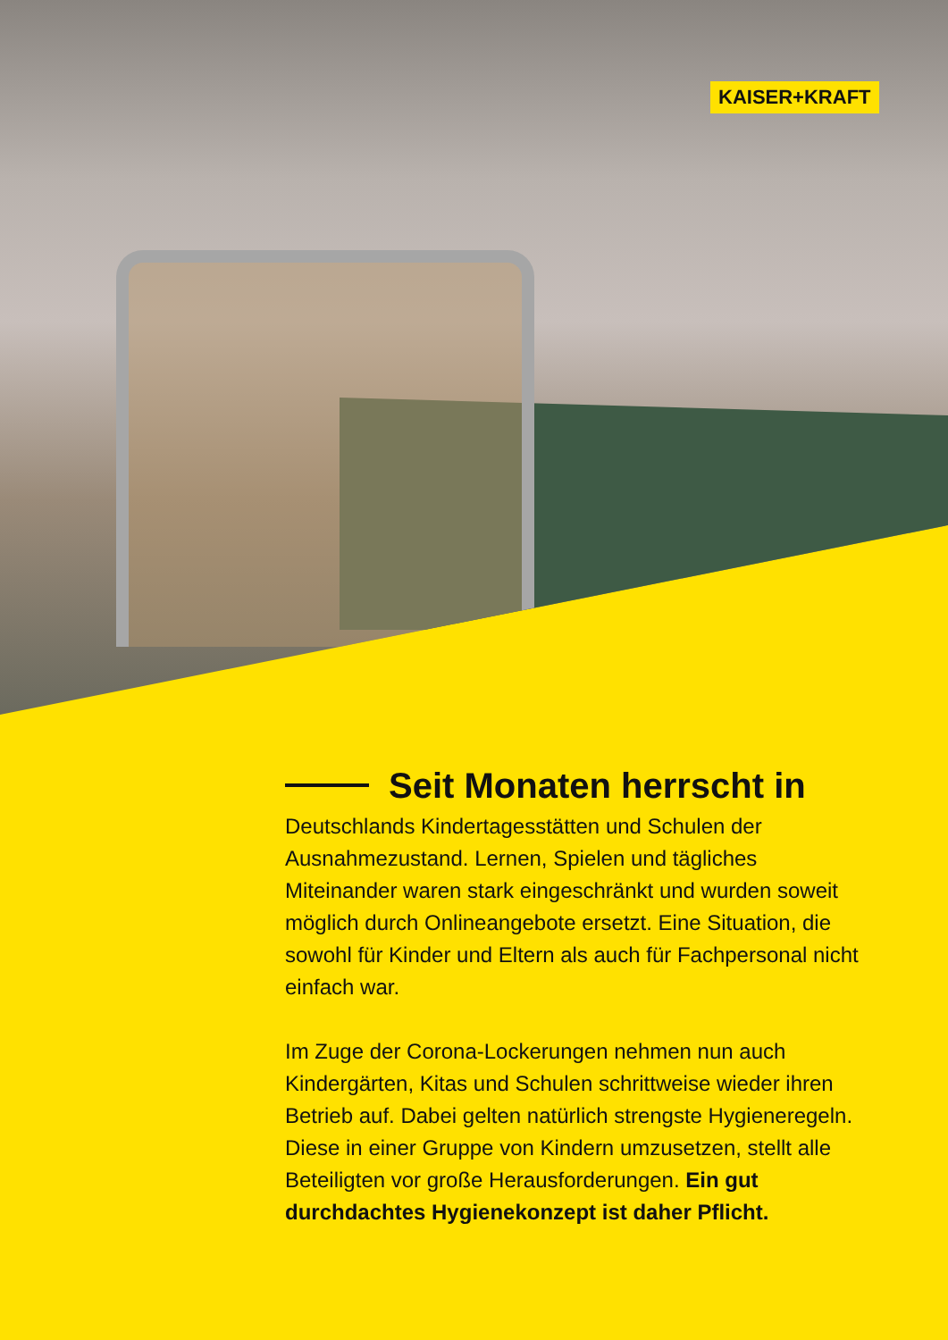KAISER+KRAFT
Seit Monaten herrscht in
Deutschlands Kindertagesstätten und Schulen der Ausnahmezustand. Lernen, Spielen und tägliches Miteinander waren stark eingeschränkt und wurden soweit möglich durch Onlineangebote ersetzt. Eine Situation, die sowohl für Kinder und Eltern als auch für Fachpersonal nicht einfach war.
Im Zuge der Corona-Lockerungen nehmen nun auch Kindergärten, Kitas und Schulen schrittweise wieder ihren Betrieb auf. Dabei gelten natürlich strengste Hygieneregeln. Diese in einer Gruppe von Kindern umzusetzen, stellt alle Beteiligten vor große Herausforderungen. Ein gut durchdachtes Hygienekonzept ist daher Pflicht.